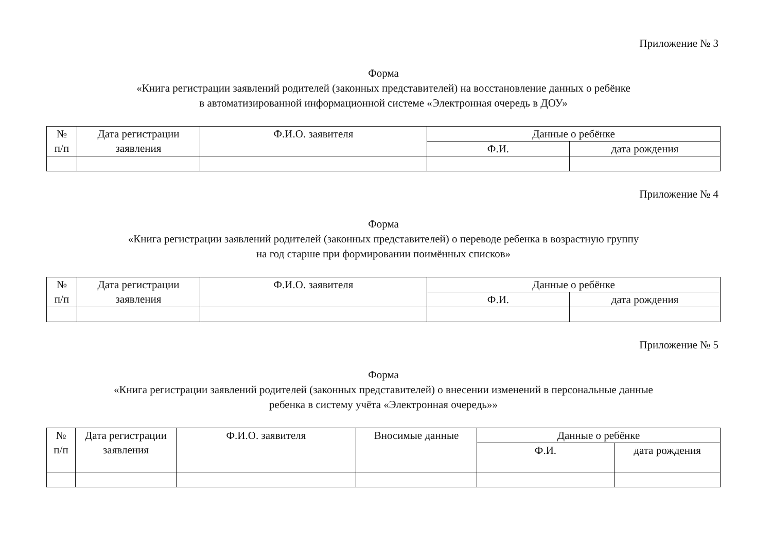Приложение № 3
Форма
«Книга регистрации заявлений родителей (законных представителей) на восстановление данных о ребёнке
в автоматизированной информационной системе «Электронная очередь в ДОУ»
| № п/п | Дата регистрации заявления | Ф.И.О. заявителя | Данные о ребёнке | |
| --- | --- | --- | --- | --- |
| | | | Ф.И. | дата рождения |
Приложение № 4
Форма
«Книга регистрации заявлений родителей (законных представителей) о переводе ребенка в возрастную группу
на год старше при формировании поимённых списков»
| № п/п | Дата регистрации заявления | Ф.И.О. заявителя | Данные о ребёнке | |
| --- | --- | --- | --- | --- |
| | | | Ф.И. | дата рождения |
Приложение № 5
Форма
«Книга регистрации заявлений родителей (законных представителей) о внесении изменений в персональные данные
ребенка в систему учёта «Электронная очередь»»
| № п/п | Дата регистрации заявления | Ф.И.О. заявителя | Вносимые данные | Данные о ребёнке | |
| --- | --- | --- | --- | --- | --- |
| | | | | Ф.И. | дата рождения |